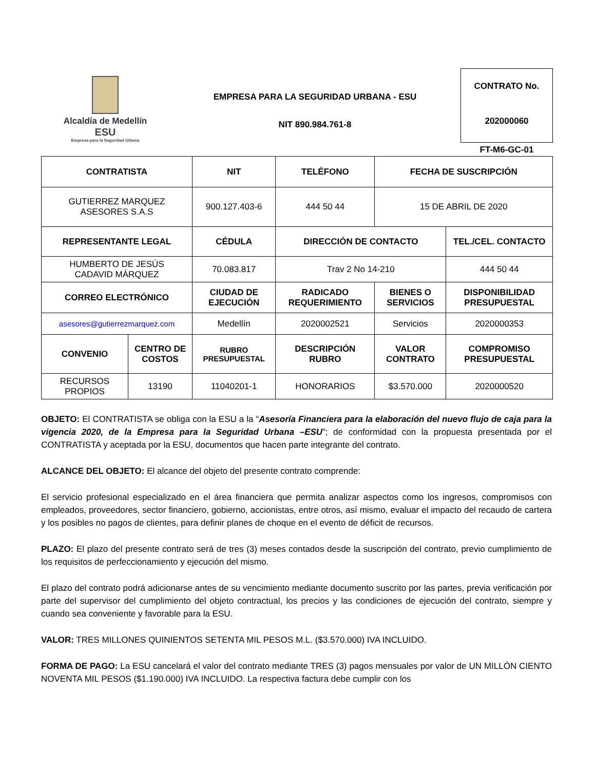Alcaldía de Medellín
ESU
Empresa para la Seguridad Urbana
EMPRESA PARA LA SEGURIDAD URBANA - ESU
NIT 890.984.761-8
CONTRATO No.
202000060
FT-M6-GC-01
| CONTRATISTA | | NIT | TELÉFONO | FECHA DE SUSCRIPCIÓN | | |
| --- | --- | --- | --- | --- | --- | --- |
| GUTIERREZ MARQUEZ ASESORES S.A.S | | 900.127.403-6 | 444 50 44 | 15 DE ABRIL DE 2020 | | |
| REPRESENTANTE LEGAL | | CÉDULA | DIRECCIÓN DE CONTACTO | | | TEL./CEL. CONTACTO |
| HUMBERTO DE JESÚS CADAVID MÁRQUEZ | | 70.083.817 | Trav 2 No 14-210 | | | 444 50 44 |
| CORREO ELECTRÓNICO | | CIUDAD DE EJECUCIÓN | RADICADO REQUERIMIENTO | BIENES O SERVICIOS | DISPONIBILIDAD PRESUPUESTAL | |
| asesores@gutierrezmarquez.com | | Medellín | 2020002521 | Servicios | 2020000353 | |
| CONVENIO | CENTRO DE COSTOS | RUBRO PRESUPUESTAL | DESCRIPCIÓN RUBRO | VALOR CONTRATO | COMPROMISO PRESUPUESTAL | |
| RECURSOS PROPIOS | 13190 | 11040201-1 | HONORARIOS | $3.570.000 | 2020000520 | |
OBJETO: El CONTRATISTA se obliga con la ESU a la “Asesoría Financiera para la elaboración del nuevo flujo de caja para la vigencia 2020, de la Empresa para la Seguridad Urbana –ESU”; de conformidad con la propuesta presentada por el CONTRATISTA y aceptada por la ESU, documentos que hacen parte integrante del contrato.
ALCANCE DEL OBJETO: El alcance del objeto del presente contrato comprende:
El servicio profesional especializado en el área financiera que permita analizar aspectos como los ingresos, compromisos con empleados, proveedores, sector financiero, gobierno, accionistas, entre otros, así mismo, evaluar el impacto del recaudo de cartera y los posibles no pagos de clientes, para definir planes de choque en el evento de déficit de recursos.
PLAZO: El plazo del presente contrato será de tres (3) meses contados desde la suscripción del contrato, previo cumplimiento de los requisitos de perfeccionamiento y ejecución del mismo.
El plazo del contrato podrá adicionarse antes de su vencimiento mediante documento suscrito por las partes, previa verificación por parte del supervisor del cumplimiento del objeto contractual, los precios y las condiciones de ejecución del contrato, siempre y cuando sea conveniente y favorable para la ESU.
VALOR: TRES MILLONES QUINIENTOS SETENTA MIL PESOS M.L. ($3.570.000) IVA INCLUIDO.
FORMA DE PAGO: La ESU cancelará el valor del contrato mediante TRES (3) pagos mensuales por valor de UN MILLÓN CIENTO NOVENTA MIL PESOS ($1.190.000) IVA INCLUIDO. La respectiva factura debe cumplir con los